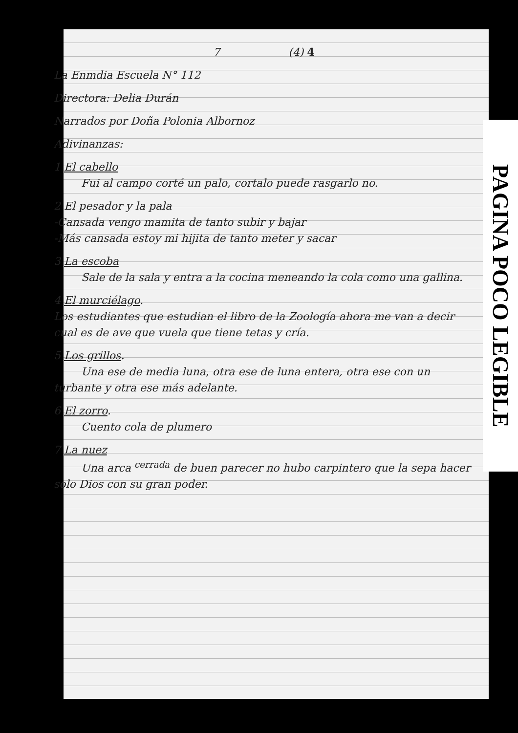7 (4) 4
La Enmdia Escuela N° 112
Directora: Delia Durán
Narrados por Doña Polonia Albornoz
Adivinanzas:
1 El cabello
Fui al campo corté un palo, cortalo puede rasgarlo no.
2 El pesador y la pala
-Cansada vengo mamita de tanto subir y bajar
-Más cansada estoy mi hijita de tanto meter y sacar
3 La escoba
Sale de la sala y entra a la cocina meneando la cola como una gallina.
4 El murciélago.
Los estudiantes que estudian el libro de la Zoología ahora me van a decir cual es de ave que vuela que tiene tetas y cría.
5 Los grillos.
Una ese de media luna, otra ese de luna entera, otra ese con un turbante y otra ese más adelante.
6 El zorro.
Cuento cola de plumero
7 La nuez
Una arca <sup>cerrada</sup> de buen parecer no hubo carpintero que la sepa hacer solo Dios con su gran poder.
PAGINA POCO LEGIBLE